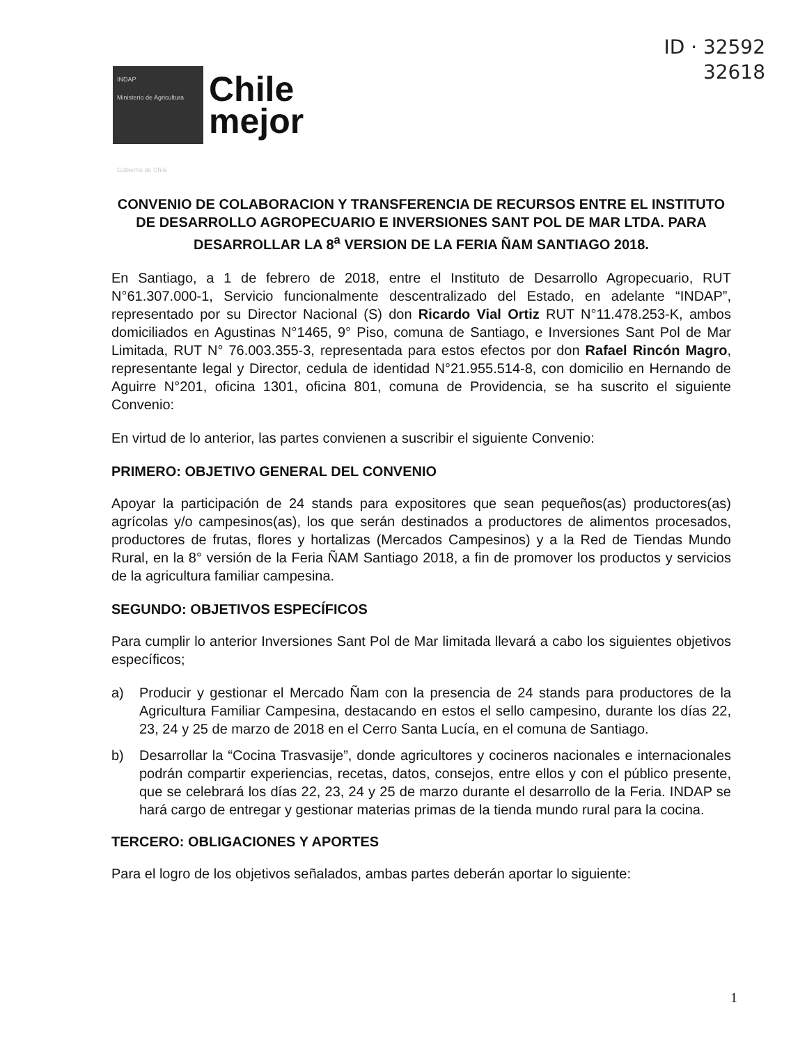ID · 32592
32618
INDAP
Ministerio de Agricultura
Gobierno de Chile
Chile
mejor
CONVENIO DE COLABORACION Y TRANSFERENCIA DE RECURSOS ENTRE EL INSTITUTO DE DESARROLLO AGROPECUARIO E INVERSIONES SANT POL DE MAR LTDA. PARA DESARROLLAR LA 8<sup>a</sup> VERSION DE LA FERIA ÑAM SANTIAGO 2018.
En Santiago, a 1 de febrero de 2018, entre el Instituto de Desarrollo Agropecuario, RUT N°61.307.000-1, Servicio funcionalmente descentralizado del Estado, en adelante “INDAP”, representado por su Director Nacional (S) don Ricardo Vial Ortiz RUT N°11.478.253-K, ambos domiciliados en Agustinas N°1465, 9° Piso, comuna de Santiago, e Inversiones Sant Pol de Mar Limitada, RUT N° 76.003.355-3, representada para estos efectos por don Rafael Rincón Magro, representante legal y Director, cedula de identidad N°21.955.514-8, con domicilio en Hernando de Aguirre N°201, oficina 1301, oficina 801, comuna de Providencia, se ha suscrito el siguiente Convenio:
En virtud de lo anterior, las partes convienen a suscribir el siguiente Convenio:
PRIMERO: OBJETIVO GENERAL DEL CONVENIO
Apoyar la participación de 24 stands para expositores que sean pequeños(as) productores(as) agrícolas y/o campesinos(as), los que serán destinados a productores de alimentos procesados, productores de frutas, flores y hortalizas (Mercados Campesinos) y a la Red de Tiendas Mundo Rural, en la 8° versión de la Feria ÑAM Santiago 2018, a fin de promover los productos y servicios de la agricultura familiar campesina.
SEGUNDO: OBJETIVOS ESPECÍFICOS
Para cumplir lo anterior Inversiones Sant Pol de Mar limitada llevará a cabo los siguientes objetivos específicos;
a) Producir y gestionar el Mercado Ñam con la presencia de 24 stands para productores de la Agricultura Familiar Campesina, destacando en estos el sello campesino, durante los días 22, 23, 24 y 25 de marzo de 2018 en el Cerro Santa Lucía, en el comuna de Santiago.
b) Desarrollar la “Cocina Trasvasije”, donde agricultores y cocineros nacionales e internacionales podrán compartir experiencias, recetas, datos, consejos, entre ellos y con el público presente, que se celebrará los días 22, 23, 24 y 25 de marzo durante el desarrollo de la Feria. INDAP se hará cargo de entregar y gestionar materias primas de la tienda mundo rural para la cocina.
TERCERO: OBLIGACIONES Y APORTES
Para el logro de los objetivos señalados, ambas partes deberán aportar lo siguiente:
1